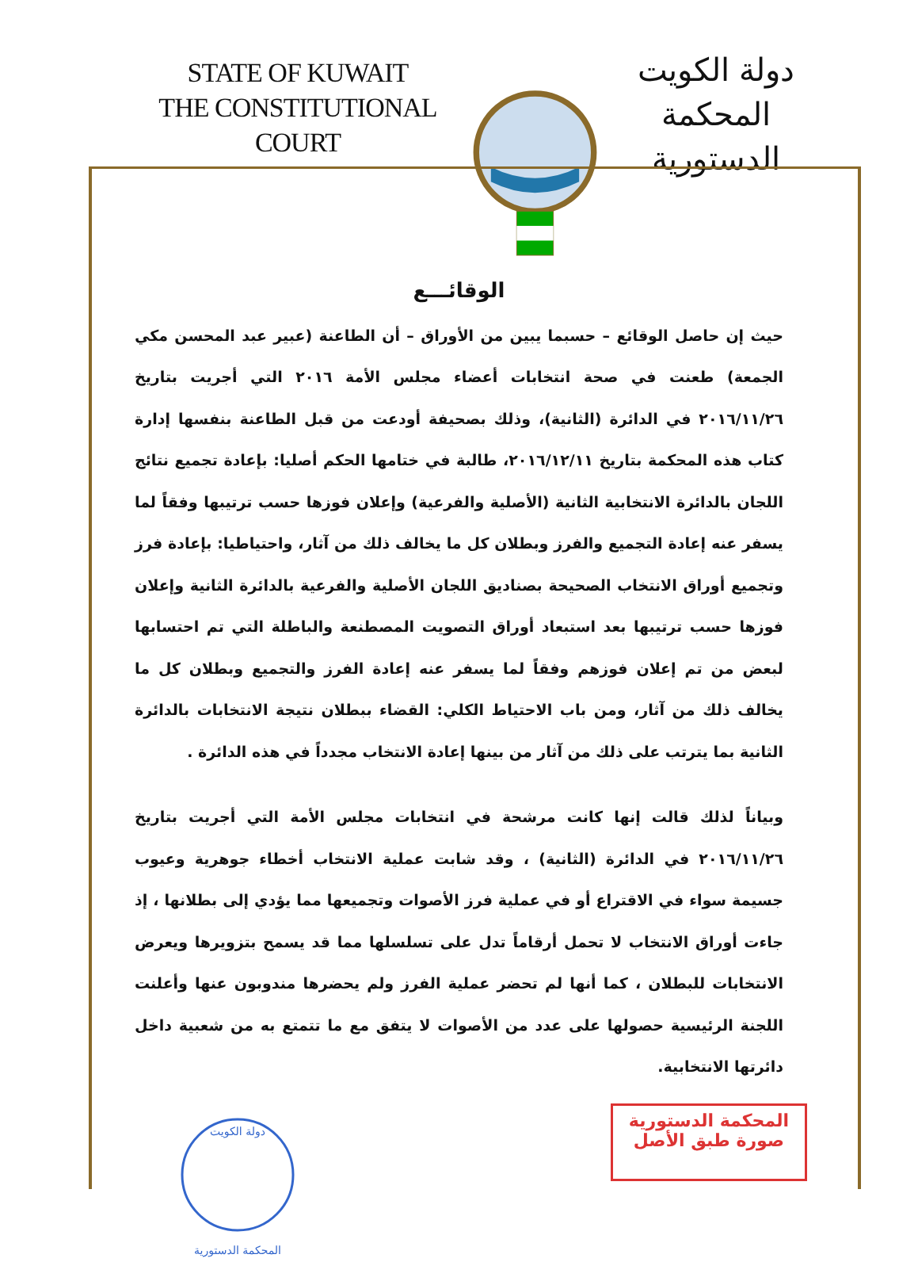STATE OF KUWAIT
THE CONSTITUTIONAL COURT
دولة الكويت
المحكمة الدستورية
الوقائـــع
حيث إن حاصل الوقائع – حسبما يبين من الأوراق – أن الطاعنة (عبير عبد المحسن مكي الجمعة) طعنت في صحة انتخابات أعضاء مجلس الأمة ٢٠١٦ التي أجريت بتاريخ ٢٠١٦/١١/٢٦ في الدائرة (الثانية)، وذلك بصحيفة أودعت من قبل الطاعنة بنفسها إدارة كتاب هذه المحكمة بتاريخ ٢٠١٦/١٢/١١، طالبة في ختامها الحكم أصليا: بإعادة تجميع نتائج اللجان بالدائرة الانتخابية الثانية (الأصلية والفرعية) وإعلان فوزها حسب ترتيبها وفقاً لما يسفر عنه إعادة التجميع والفرز وبطلان كل ما يخالف ذلك من آثار، واحتياطيا: بإعادة فرز وتجميع أوراق الانتخاب الصحيحة بصناديق اللجان الأصلية والفرعية بالدائرة الثانية وإعلان فوزها حسب ترتيبها بعد استبعاد أوراق التصويت المصطنعة والباطلة التي تم احتسابها لبعض من تم إعلان فوزهم وفقاً لما يسفر عنه إعادة الفرز والتجميع وبطلان كل ما يخالف ذلك من آثار، ومن باب الاحتياط الكلي: القضاء ببطلان نتيجة الانتخابات بالدائرة الثانية بما يترتب على ذلك من آثار من بينها إعادة الانتخاب مجدداً في هذه الدائرة .
وبياناً لذلك قالت إنها كانت مرشحة في انتخابات مجلس الأمة التي أجريت بتاريخ ٢٠١٦/١١/٢٦ في الدائرة (الثانية) ، وقد شابت عملية الانتخاب أخطاء جوهرية وعيوب جسيمة سواء في الاقتراع أو في عملية فرز الأصوات وتجميعها مما يؤدي إلى بطلانها ، إذ جاءت أوراق الانتخاب لا تحمل أرقاماً تدل على تسلسلها مما قد يسمح بتزويرها ويعرض الانتخابات للبطلان ، كما أنها لم تحضر عملية الفرز ولم يحضرها مندوبون عنها وأعلنت اللجنة الرئيسية حصولها على عدد من الأصوات لا يتفق مع ما تتمتع به من شعبية داخل دائرتها الانتخابية.
دولة الكويت
المحكمة الدستورية
المحكمة الدستورية
صورة طبق الأصل